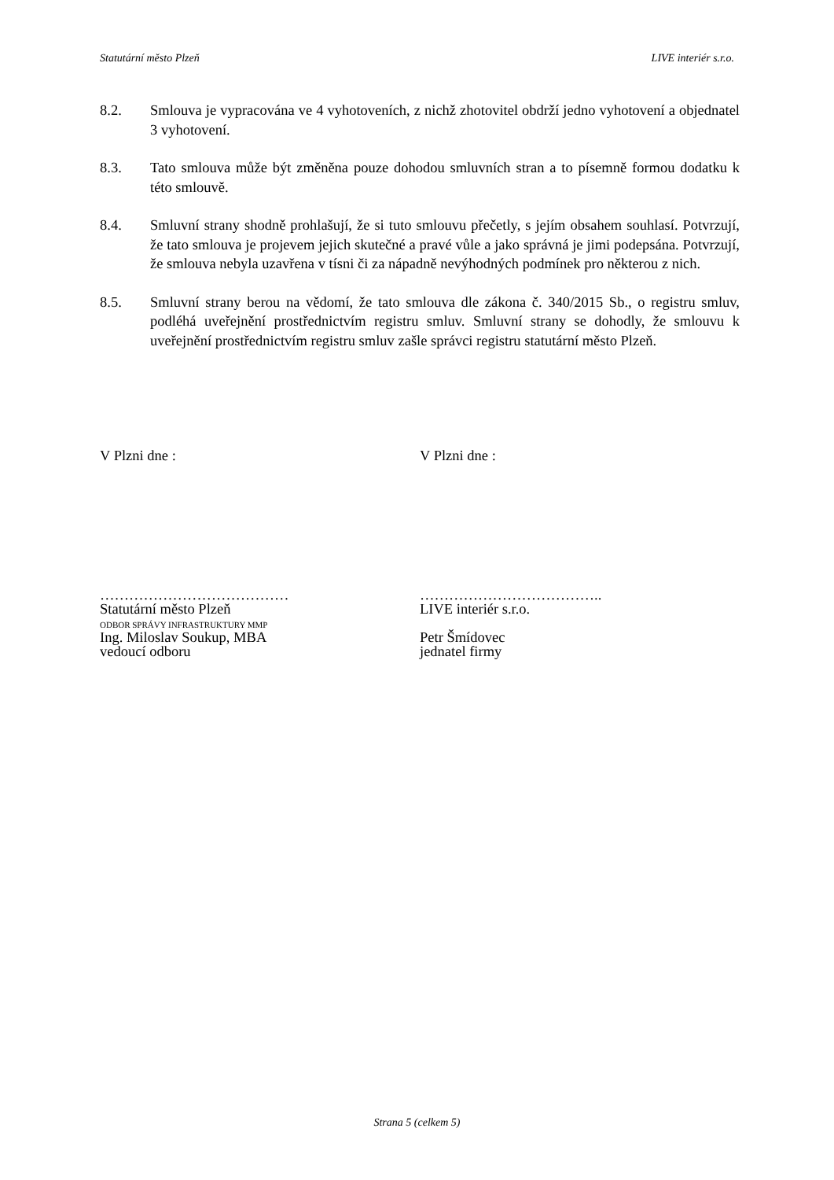Statutární město Plzeň LIVE interiér s.r.o.
8.2. Smlouva je vypracována ve 4 vyhotoveních, z nichž zhotovitel obdrží jedno vyhotovení a objednatel 3 vyhotovení.
8.3. Tato smlouva může být změněna pouze dohodou smluvních stran a to písemně formou dodatku k této smlouvě.
8.4. Smluvní strany shodně prohlašují, že si tuto smlouvu přečetly, s jejím obsahem souhlasí. Potvrzují, že tato smlouva je projevem jejich skutečné a pravé vůle a jako správná je jimi podepsána. Potvrzují, že smlouva nebyla uzavřena v tísni či za nápadně nevýhodných podmínek pro některou z nich.
8.5. Smluvní strany berou na vědomí, že tato smlouva dle zákona č. 340/2015 Sb., o registru smluv, podléhá uveřejnění prostřednictvím registru smluv. Smluvní strany se dohodly, že smlouvu k uveřejnění prostřednictvím registru smluv zašle správci registru statutární město Plzeň.
V Plzni dne :
…………………………………
Statutární město Plzeň
ODBOR SPRÁVY INFRASTRUKTURY MMP
Ing. Miloslav Soukup, MBA
vedoucí odboru
V Plzni dne :
………………………………..
LIVE interiér s.r.o.
Petr Šmídovec
jednatel firmy
Strana 5 (celkem 5)